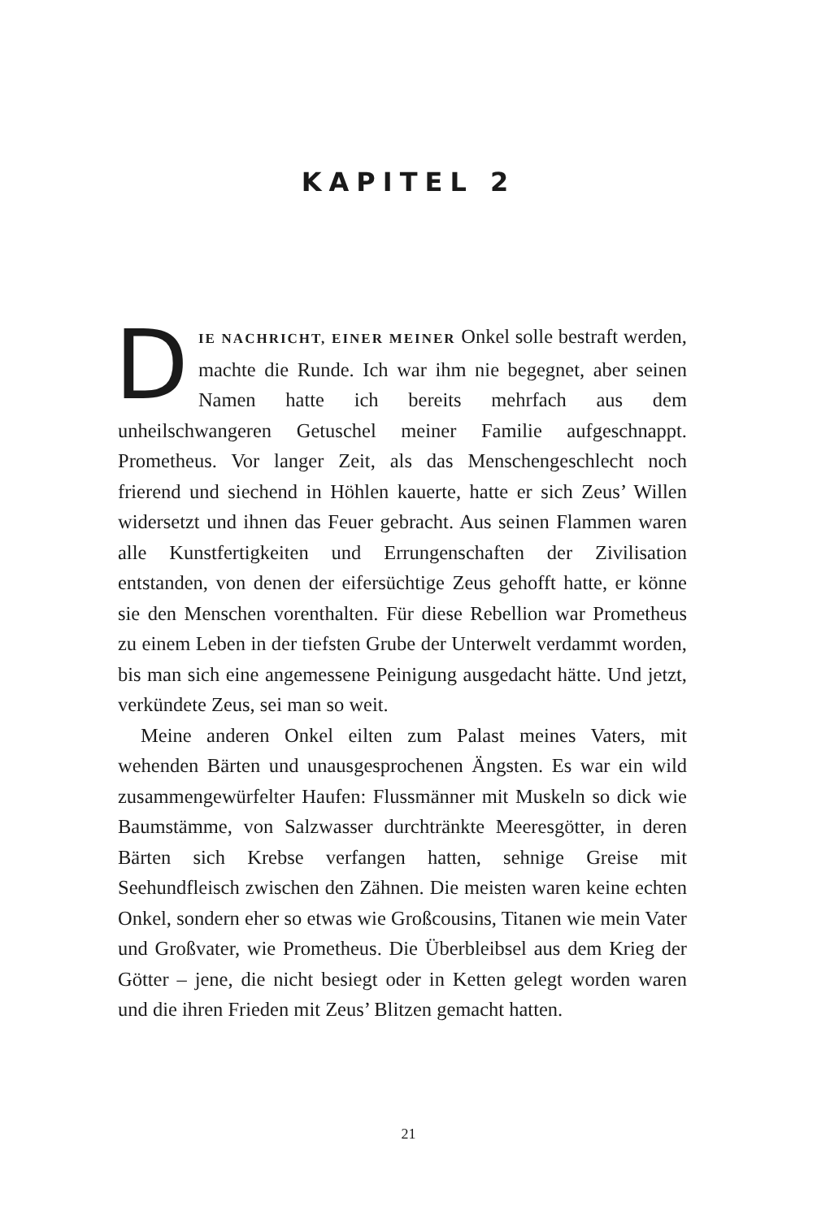KAPITEL 2
DIE NACHRICHT, EINER MEINER Onkel solle bestraft werden, machte die Runde. Ich war ihm nie begegnet, aber seinen Namen hatte ich bereits mehrfach aus dem unheilschwangeren Getuschel meiner Familie aufgeschnappt. Prometheus. Vor langer Zeit, als das Menschengeschlecht noch frierend und siechend in Höhlen kauerte, hatte er sich Zeus’ Willen widersetzt und ihnen das Feuer gebracht. Aus seinen Flammen waren alle Kunstfertigkeiten und Errungenschaften der Zivilisation entstanden, von denen der eifersüchtige Zeus gehofft hatte, er könne sie den Menschen vorenthalten. Für diese Rebellion war Prometheus zu einem Leben in der tiefsten Grube der Unterwelt verdammt worden, bis man sich eine angemessene Peinigung ausgedacht hätte. Und jetzt, verkündete Zeus, sei man so weit.
Meine anderen Onkel eilten zum Palast meines Vaters, mit wehenden Bärten und unausgesprochenen Ängsten. Es war ein wild zusammengewürfelter Haufen: Flussmänner mit Muskeln so dick wie Baumstämme, von Salzwasser durchtränkte Meeresgötter, in deren Bärten sich Krebse verfangen hatten, sehnige Greise mit Seehundfleisch zwischen den Zähnen. Die meisten waren keine echten Onkel, sondern eher so etwas wie Großcousins, Titanen wie mein Vater und Großvater, wie Prometheus. Die Überbleibsel aus dem Krieg der Götter – jene, die nicht besiegt oder in Ketten gelegt worden waren und die ihren Frieden mit Zeus’ Blitzen gemacht hatten.
21